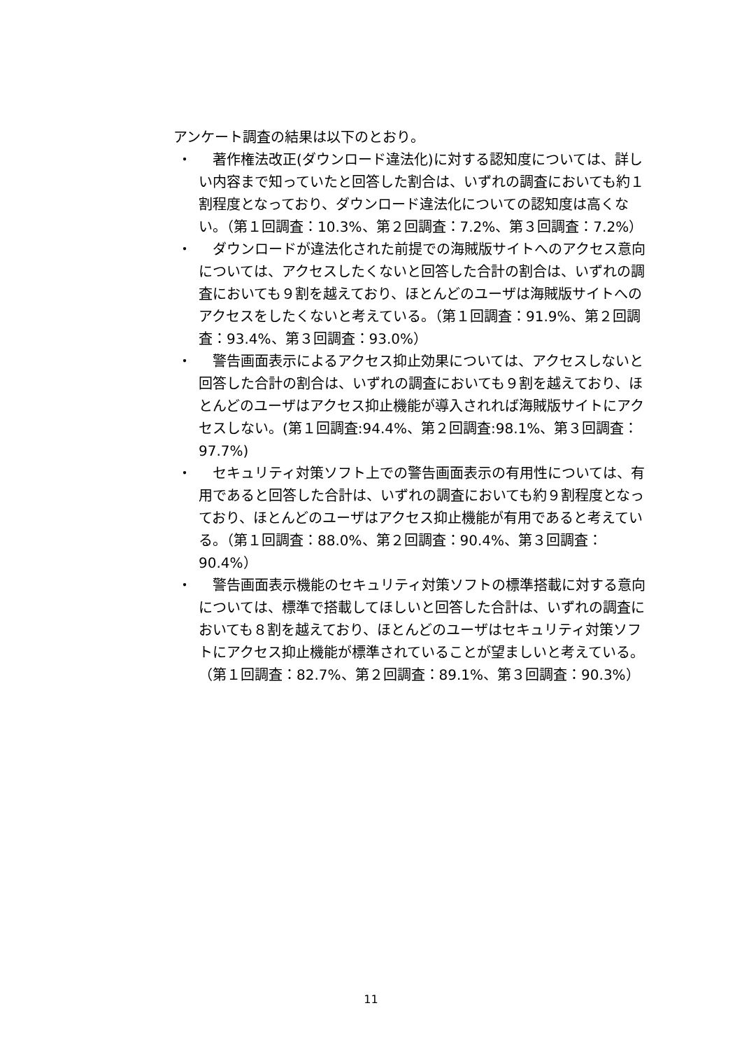アンケート調査の結果は以下のとおり。
・　著作権法改正(ダウンロード違法化)に対する認知度については、詳しい内容まで知っていたと回答した割合は、いずれの調査においても約１割程度となっており、ダウンロード違法化についての認知度は高くない。（第１回調査：10.3%、第２回調査：7.2%、第３回調査：7.2%）
・　ダウンロードが違法化された前提での海賊版サイトへのアクセス意向については、アクセスしたくないと回答した合計の割合は、いずれの調査においても９割を越えており、ほとんどのユーザは海賊版サイトへのアクセスをしたくないと考えている。（第１回調査：91.9%、第２回調査：93.4%、第３回調査：93.0%）
・　警告画面表示によるアクセス抑止効果については、アクセスしないと回答した合計の割合は、いずれの調査においても９割を越えており、ほとんどのユーザはアクセス抑止機能が導入されれば海賊版サイトにアクセスしない。(第１回調査:94.4%、第２回調査:98.1%、第３回調査：97.7%)
・　セキュリティ対策ソフト上での警告画面表示の有用性については、有用であると回答した合計は、いずれの調査においても約９割程度となっており、ほとんどのユーザはアクセス抑止機能が有用であると考えている。（第１回調査：88.0%、第２回調査：90.4%、第３回調査：90.4%）
・　警告画面表示機能のセキュリティ対策ソフトの標準搭載に対する意向については、標準で搭載してほしいと回答した合計は、いずれの調査においても８割を越えており、ほとんどのユーザはセキュリティ対策ソフトにアクセス抑止機能が標準されていることが望ましいと考えている。（第１回調査：82.7%、第２回調査：89.1%、第３回調査：90.3%）
11